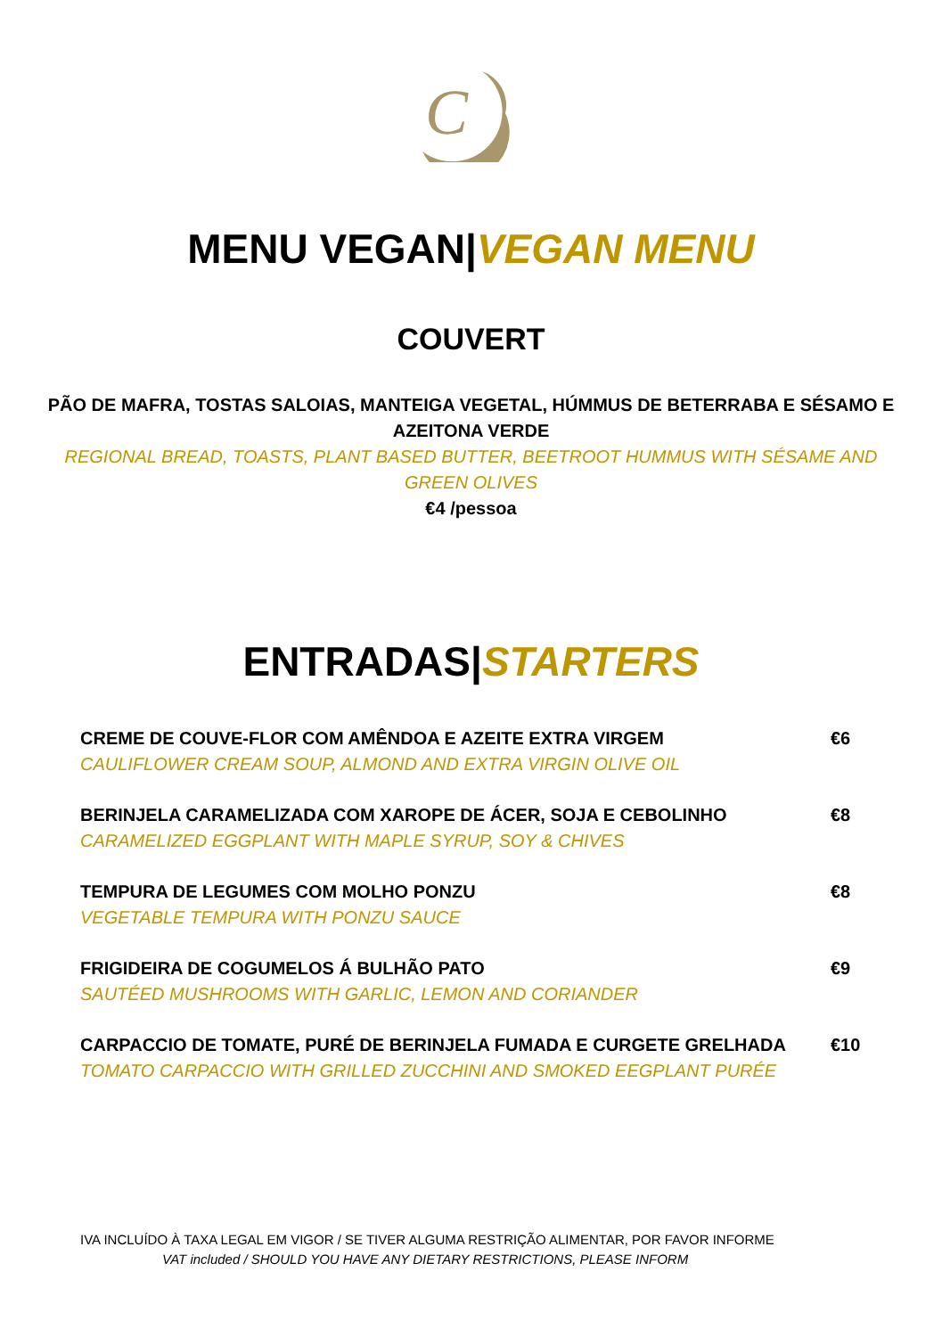C
MENU VEGAN|VEGAN MENU
COUVERT
PÃO DE MAFRA, TOSTAS SALOIAS, MANTEIGA VEGETAL, HÚMMUS DE BETERRABA E SÉSAMO E AZEITONA VERDE
REGIONAL BREAD, TOASTS, PLANT BASED BUTTER, BEETROOT HUMMUS WITH SÉSAME AND GREEN OLIVES
€4 /pessoa
ENTRADAS|STARTERS
| CREME DE COUVE-FLOR COM AMÊNDOA E AZEITE EXTRA VIRGEM CAULIFLOWER CREAM SOUP, ALMOND AND EXTRA VIRGIN OLIVE OIL | €6 |
| BERINJELA CARAMELIZADA COM XAROPE DE ÁCER, SOJA E CEBOLINHO CARAMELIZED EGGPLANT WITH MAPLE SYRUP, SOY & CHIVES | €8 |
| TEMPURA DE LEGUMES COM MOLHO PONZU VEGETABLE TEMPURA WITH PONZU SAUCE | €8 |
| FRIGIDEIRA DE COGUMELOS Á BULHÃO PATO SAUTÉED MUSHROOMS WITH GARLIC, LEMON AND CORIANDER | €9 |
| CARPACCIO DE TOMATE, PURÉ DE BERINJELA FUMADA E CURGETE GRELHADA TOMATO CARPACCIO WITH GRILLED ZUCCHINI AND SMOKED EEGPLANT PURÉE | €10 |
IVA INCLUÍDO À TAXA LEGAL EM VIGOR / SE TIVER ALGUMA RESTRIÇÃO ALIMENTAR, POR FAVOR INFORME
VAT included / SHOULD YOU HAVE ANY DIETARY RESTRICTIONS, PLEASE INFORM